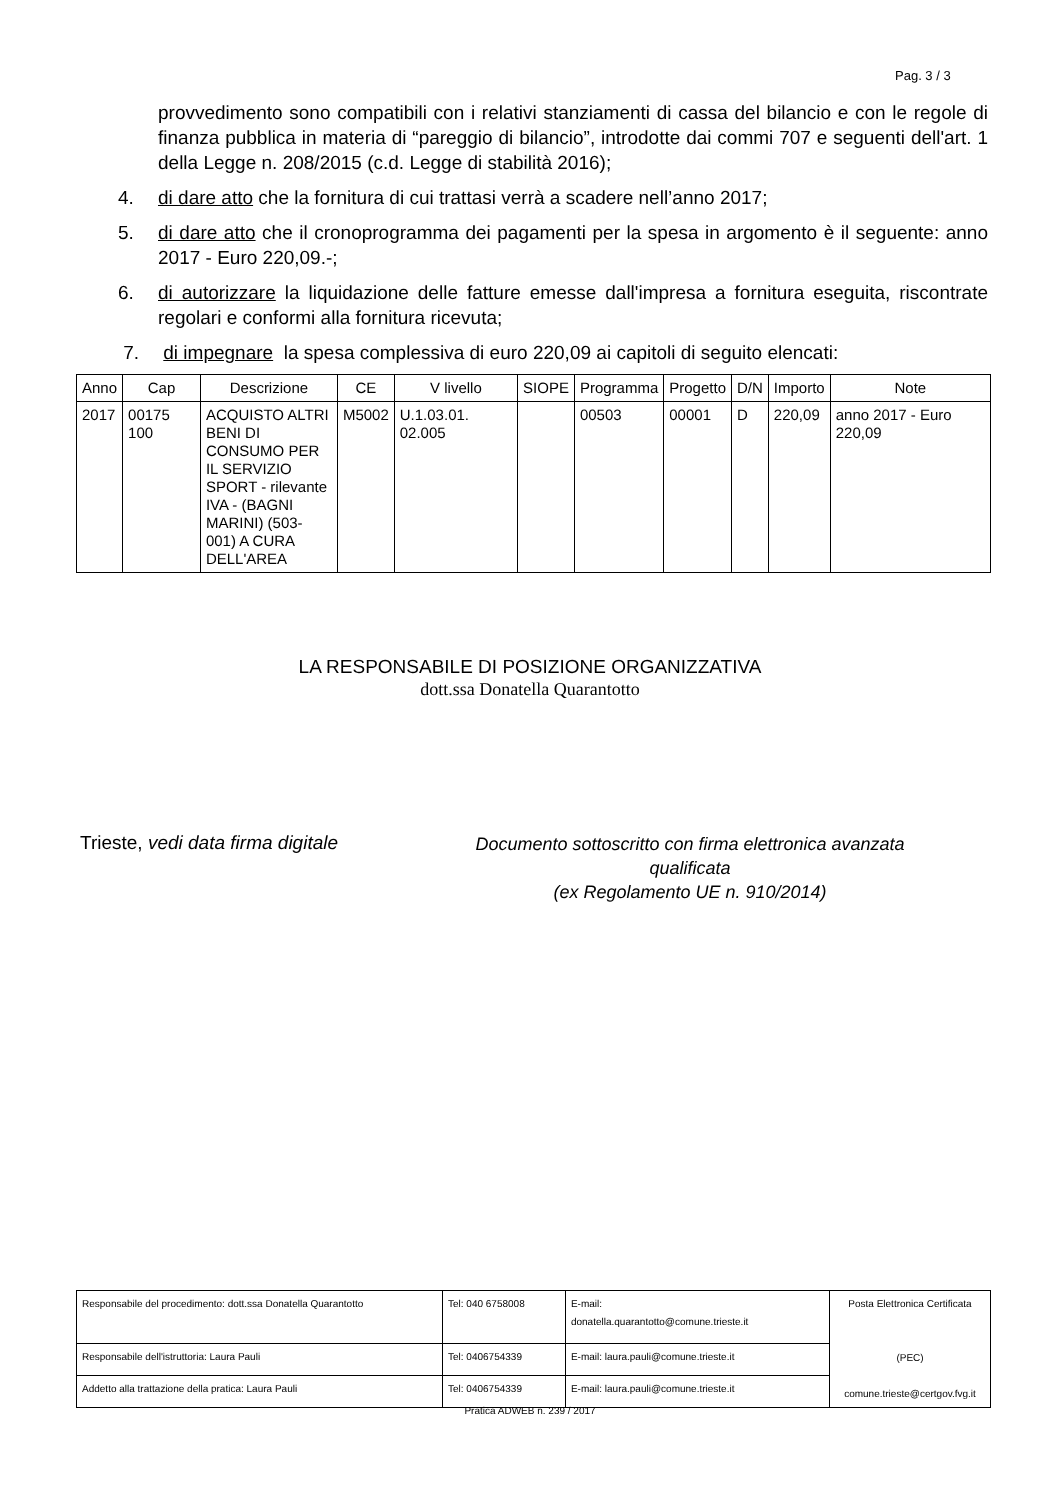Pag. 3 / 3
provvedimento sono compatibili con i relativi stanziamenti di cassa del bilancio e con le regole di finanza pubblica in materia di “pareggio di bilancio”, introdotte dai commi 707 e seguenti dell'art. 1 della Legge n. 208/2015 (c.d. Legge di stabilità 2016);
4. di dare atto che la fornitura di cui trattasi verrà a scadere nell’anno 2017;
5. di dare atto che il cronoprogramma dei pagamenti per la spesa in argomento è il seguente: anno 2017 - Euro 220,09.-;
6. di autorizzare la liquidazione delle fatture emesse dall'impresa a fornitura eseguita, riscontrate regolari e conformi alla fornitura ricevuta;
7. di impegnare la spesa complessiva di euro 220,09 ai capitoli di seguito elencati:
| Anno | Cap | Descrizione | CE | V livello | SIOPE | Programma | Progetto | D/N | Importo | Note |
| --- | --- | --- | --- | --- | --- | --- | --- | --- | --- | --- |
| 2017 | 00175 100 | ACQUISTO ALTRI BENI DI CONSUMO PER IL SERVIZIO SPORT - rilevante IVA - (BAGNI MARINI) (503-001) A CURA DELL'AREA | M5002 | U.1.03.01. 02.005 | | 00503 | 00001 | D | 220,09 | anno 2017 - Euro 220,09 |
LA RESPONSABILE DI POSIZIONE ORGANIZZATIVA
dott.ssa Donatella Quarantotto
Trieste, vedi data firma digitale
Documento sottoscritto con firma elettronica avanzata qualificata
(ex Regolamento UE n. 910/2014)
| Responsabile del procedimento: dott.ssa Donatella Quarantotto | Tel: 040 6758008 | E-mail: donatella.quarantotto@comune.trieste.it | Posta Elettronica Certificata (PEC) comune.trieste@certgov.fvg.it |
| Responsabile dell'istruttoria: Laura Pauli | Tel: 0406754339 | E-mail: laura.pauli@comune.trieste.it | |
| Addetto alla trattazione della pratica: Laura Pauli | Tel: 0406754339 | E-mail: laura.pauli@comune.trieste.it | |
Pratica ADWEB n. 239 / 2017